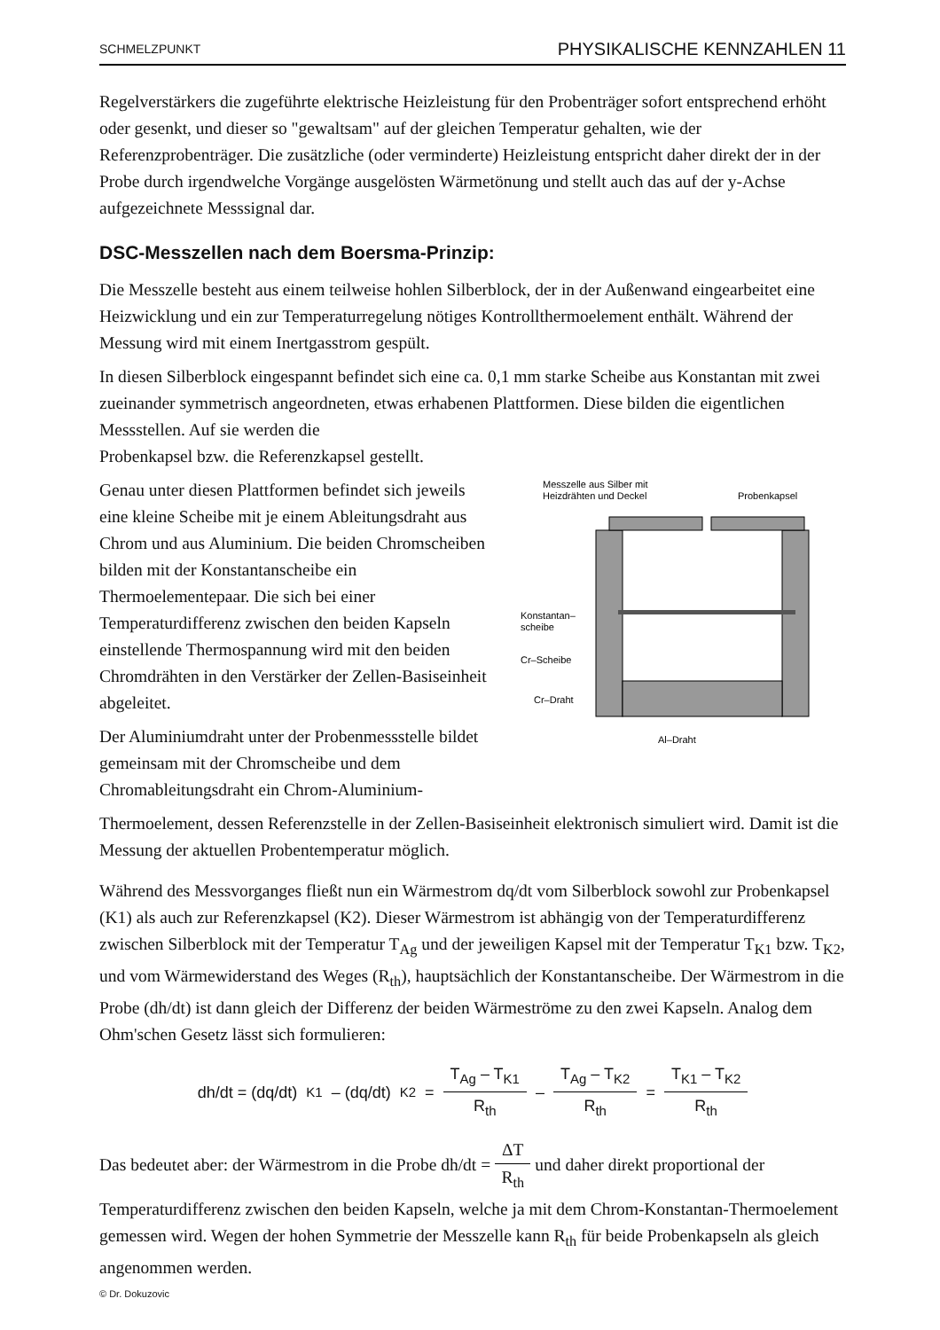SCHMELZPUNKT PHYSIKALISCHE KENNZAHLEN 11
Regelverstärkers die zugeführte elektrische Heizleistung für den Probenträger sofort entsprechend erhöht oder gesenkt, und dieser so "gewaltsam" auf der gleichen Temperatur gehalten, wie der Referenzprobenträger. Die zusätzliche (oder verminderte) Heizleistung entspricht daher direkt der in der Probe durch irgendwelche Vorgänge ausgelösten Wärmetönung und stellt auch das auf der y-Achse aufgezeichnete Messsignal dar.
DSC-Messzellen nach dem Boersma-Prinzip:
Die Messzelle besteht aus einem teilweise hohlen Silberblock, der in der Außenwand eingearbeitet eine Heizwicklung und ein zur Temperaturregelung nötiges Kontrollthermoelement enthält. Während der Messung wird mit einem Inertgasstrom gespült.
In diesen Silberblock eingespannt befindet sich eine ca. 0,1 mm starke Scheibe aus Konstantan mit zwei zueinander symmetrisch angeordneten, etwas erhabenen Plattformen. Diese bilden die eigentlichen Messstellen. Auf sie werden die
Probenkapsel bzw. die Referenzkapsel gestellt.
Genau unter diesen Plattformen befindet sich jeweils eine kleine Scheibe mit je einem Ableitungsdraht aus Chrom und aus Aluminium. Die beiden Chromscheiben bilden mit der Konstantanscheibe ein Thermoelementepaar. Die sich bei einer Temperaturdifferenz zwischen den beiden Kapseln einstellende Thermospannung wird mit den beiden Chromdrähten in den Verstärker der Zellen-Basiseinheit abgeleitet.
Der Aluminiumdraht unter der Probenmessstelle bildet gemeinsam mit der Chromscheibe und dem Chromableitungsdraht ein Chrom-Aluminium-
Messzelle aus Silber mit
Heizdrähten und Deckel
Probenkapsel
Konstantan–
scheibe
Cr–Scheibe
Cr–Draht
Al–Draht
Thermoelement, dessen Referenzstelle in der Zellen-Basiseinheit elektronisch simuliert wird. Damit ist die Messung der aktuellen Probentemperatur möglich.
Während des Messvorganges fließt nun ein Wärmestrom dq/dt vom Silberblock sowohl zur Probenkapsel (K1) als auch zur Referenzkapsel (K2). Dieser Wärmestrom ist abhängig von der Temperaturdifferenz zwischen Silberblock mit der Temperatur T<sub>Ag</sub> und der jeweiligen Kapsel mit der Temperatur T<sub>K1</sub> bzw. T<sub>K2</sub>, und vom Wärmewiderstand des Weges (R<sub>th</sub>), hauptsächlich der Konstantanscheibe. Der Wärmestrom in die Probe (dh/dt) ist dann gleich der Differenz der beiden Wärmeströme zu den zwei Kapseln. Analog dem Ohm'schen Gesetz lässt sich formulieren:
dh/dt = (dq/dt)<sub>K1</sub> – (dq/dt)<sub>K2</sub> = T<sub>Ag</sub> – T<sub>K1</sub> R<sub>th</sub> – T<sub>Ag</sub> – T<sub>K2</sub> R<sub>th</sub> = T<sub>K1</sub> – T<sub>K2</sub> R<sub>th</sub>
Das bedeutet aber: der Wärmestrom in die Probe dh/dt = ΔT R<sub>th</sub> und daher direkt proportional der Temperaturdifferenz zwischen den beiden Kapseln, welche ja mit dem Chrom-Konstantan-Thermoelement gemessen wird. Wegen der hohen Symmetrie der Messzelle kann R<sub>th</sub> für beide Probenkapseln als gleich angenommen werden.
© Dr. Dokuzovic